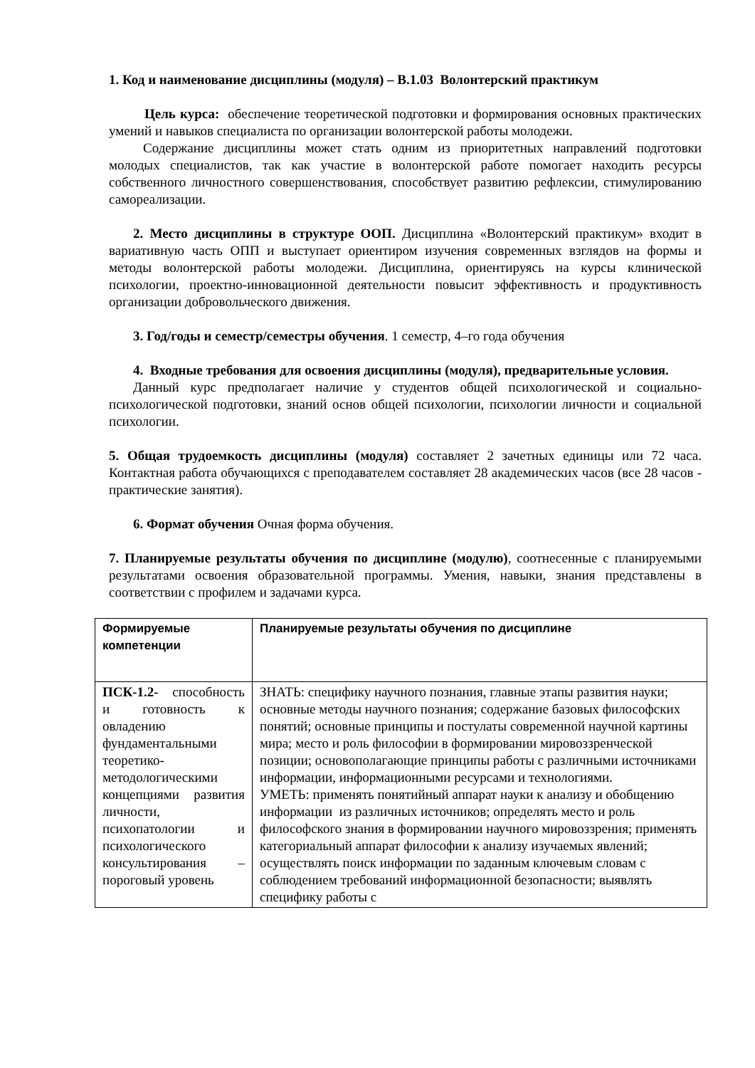1. Код и наименование дисциплины (модуля) – В.1.03 Волонтерский практикум
Цель курса: обеспечение теоретической подготовки и формирования основных практических умений и навыков специалиста по организации волонтерской работы молодежи.
Содержание дисциплины может стать одним из приоритетных направлений подготовки молодых специалистов, так как участие в волонтерской работе помогает находить ресурсы собственного личностного совершенствования, способствует развитию рефлексии, стимулированию самореализации.
2. Место дисциплины в структуре ООП. Дисциплина «Волонтерский практикум» входит в вариативную часть ОПП и выступает ориентиром изучения современных взглядов на формы и методы волонтерской работы молодежи. Дисциплина, ориентируясь на курсы клинической психологии, проектно-инновационной деятельности повысит эффективность и продуктивность организации добровольческого движения.
3. Год/годы и семестр/семестры обучения. 1 семестр, 4–го года обучения
4. Входные требования для освоения дисциплины (модуля), предварительные условия.
Данный курс предполагает наличие у студентов общей психологической и социально-психологической подготовки, знаний основ общей психологии, психологии личности и социальной психологии.
5. Общая трудоемкость дисциплины (модуля) составляет 2 зачетных единицы или 72 часа. Контактная работа обучающихся с преподавателем составляет 28 академических часов (все 28 часов - практические занятия).
6. Формат обучения Очная форма обучения.
7. Планируемые результаты обучения по дисциплине (модулю), соотнесенные с планируемыми результатами освоения образовательной программы. Умения, навыки, знания представлены в соответствии с профилем и задачами курса.
| Формируемые компетенции | Планируемые результаты обучения по дисциплине |
| --- | --- |
| ПСК-1.2- способность и готовность к овладению фундаментальными теоретико-методологическими концепциями развития личности, психопатологии и психологического консультирования – пороговый уровень | ЗНАТЬ: специфику научного познания, главные этапы развития науки; основные методы научного познания; содержание базовых философских понятий; основные принципы и постулаты современной научной картины мира; место и роль философии в формировании мировоззренческой позиции; основополагающие принципы работы с различными источниками информации, информационными ресурсами и технологиями. УМЕТЬ: применять понятийный аппарат науки к анализу и обобщению информации из различных источников; определять место и роль философского знания в формировании научного мировоззрения; применять категориальный аппарат философии к анализу изучаемых явлений; осуществлять поиск информации по заданным ключевым словам с соблюдением требований информационной безопасности; выявлять специфику работы с |